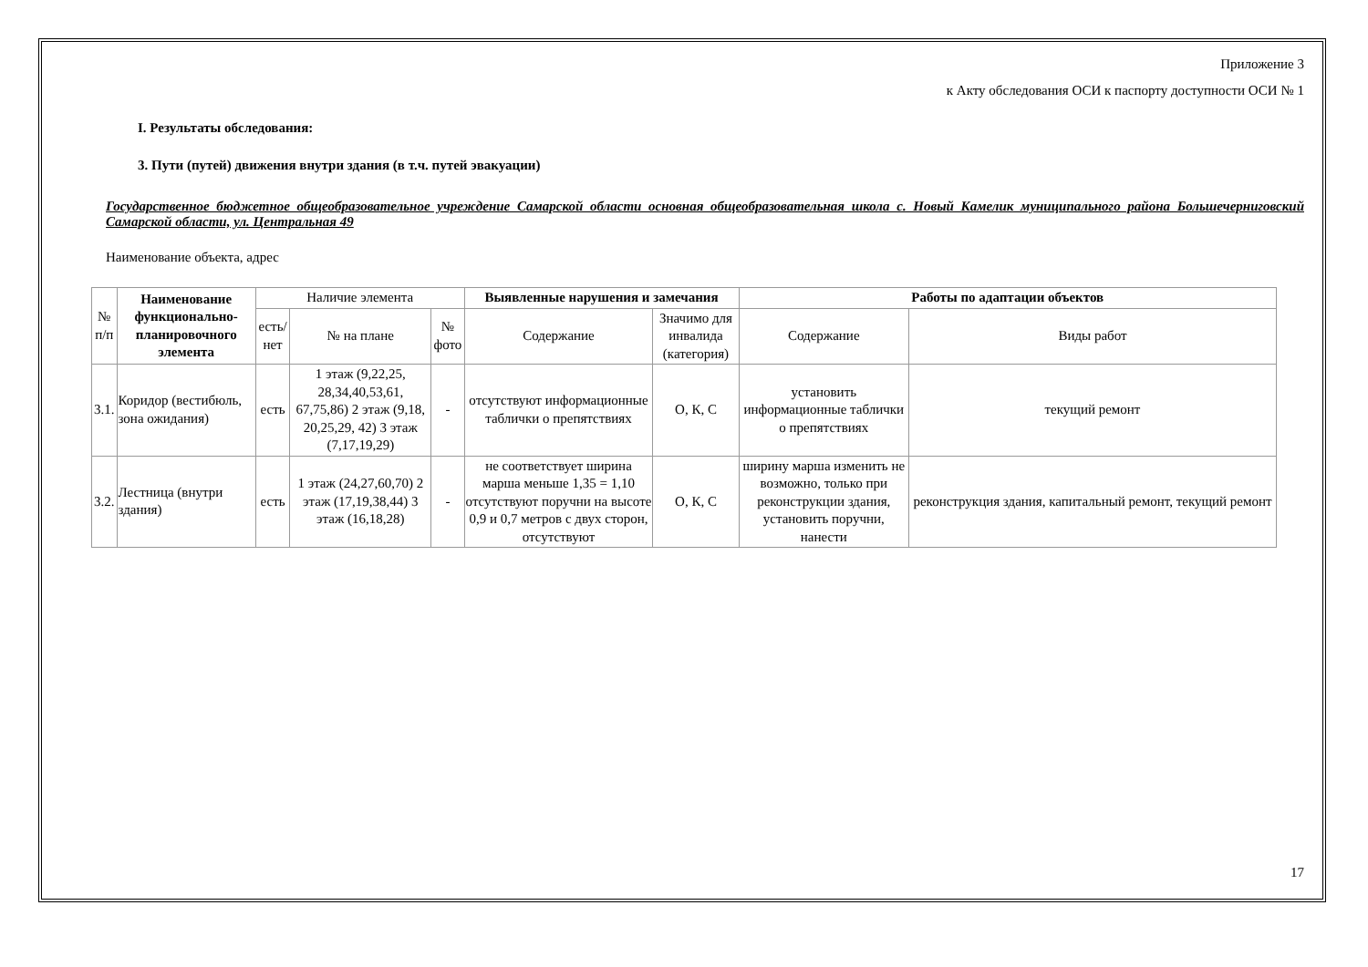Приложение 3
к Акту обследования ОСИ к паспорту доступности ОСИ № 1
I. Результаты обследования:
3. Пути (путей) движения внутри здания (в т.ч. путей эвакуации)
Государственное бюджетное общеобразовательное учреждение Самарской области основная общеобразовательная школа с. Новый Камелик муниципального района Большечерниговский Самарской области, ул. Центральная 49
Наименование объекта, адрес
| № п/п | Наименование функционально-планировочного элемента | Наличие элемента | | | Выявленные нарушения и замечания | | Работы по адаптации объектов | |
| --- | --- | --- | --- | --- | --- | --- | --- | --- |
| | | есть/ нет | № на плане | № фото | Содержание | Значимо для инвалида (категория) | Содержание | Виды работ |
| 3.1. | Коридор (вестибюль, зона ожидания) | есть | 1 этаж (9,22,25, 28,34,40,53,61, 67,75,86) 2 этаж (9,18, 20,25,29, 42) 3 этаж (7,17,19,29) | - | отсутствуют информационные таблички о препятствиях | О, К, С | установить информационные таблички о препятствиях | текущий ремонт |
| 3.2. | Лестница (внутри здания) | есть | 1 этаж (24,27,60,70) 2 этаж (17,19,38,44) 3 этаж (16,18,28) | - | не соответствует ширина марша меньше 1,35 = 1,10 отсутствуют поручни на высоте 0,9 и 0,7 метров с двух сторон, отсутствуют | О, К, С | ширину марша изменить не возможно, только при реконструкции здания, установить поручни, нанести | реконструкция здания, капитальный ремонт, текущий ремонт |
17